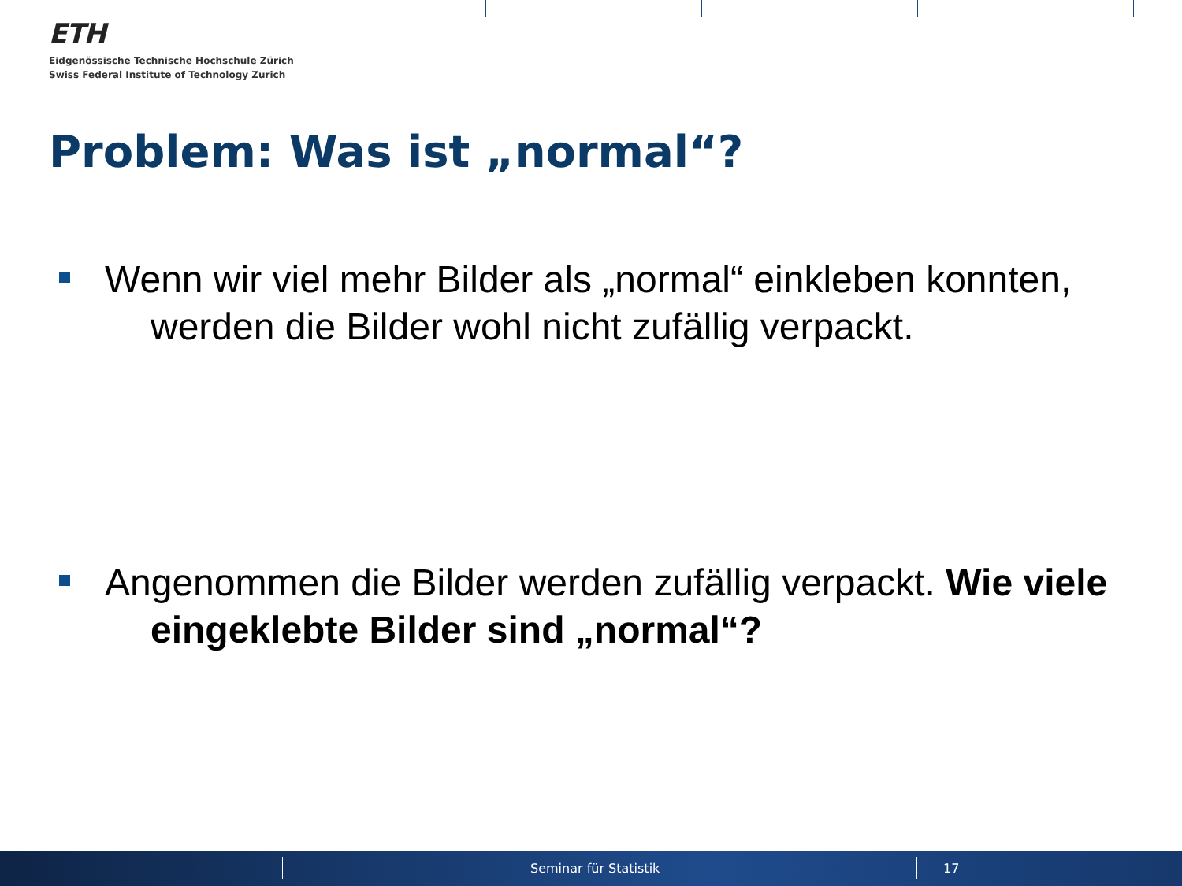ETH
Eidgenössische Technische Hochschule Zürich
Swiss Federal Institute of Technology Zurich
Problem: Was ist „normal“?
Wenn wir viel mehr Bilder als „normal“ einkleben konnten, werden die Bilder wohl nicht zufällig verpackt.
Angenommen die Bilder werden zufällig verpackt. Wie viele eingeklebte Bilder sind „normal“?
Seminar für Statistik 17